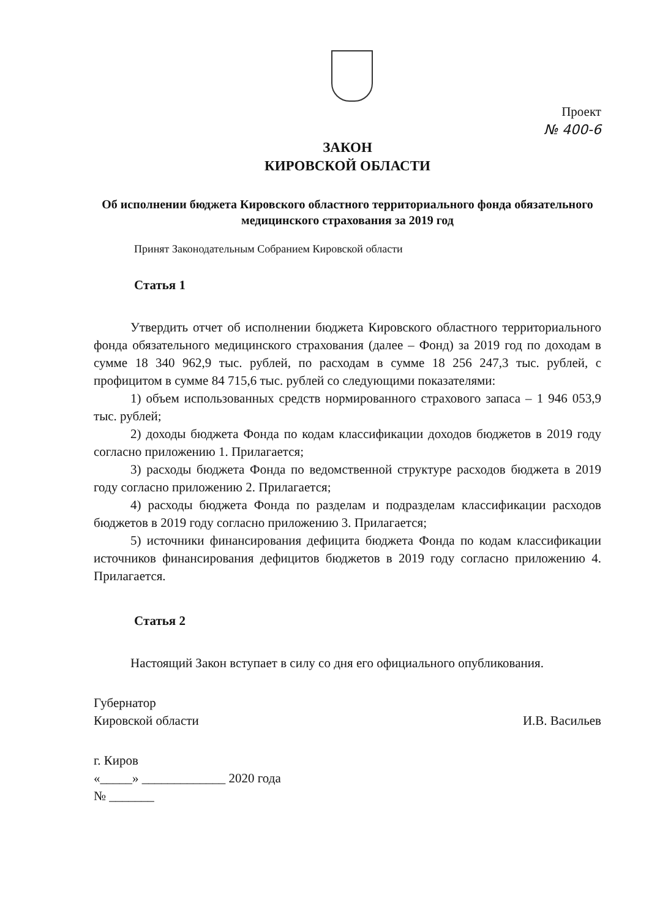Проект
№ 400-6
ЗАКОН
КИРОВСКОЙ ОБЛАСТИ
Об исполнении бюджета Кировского областного территориального фонда обязательного медицинского страхования за 2019 год
Принят Законодательным Собранием Кировской области
Статья 1
Утвердить отчет об исполнении бюджета Кировского областного территориального фонда обязательного медицинского страхования (далее – Фонд) за 2019 год по доходам в сумме 18 340 962,9 тыс. рублей, по расходам в сумме 18 256 247,3 тыс. рублей, с профицитом в сумме 84 715,6 тыс. рублей со следующими показателями:
1) объем использованных средств нормированного страхового запаса – 1 946 053,9 тыс. рублей;
2) доходы бюджета Фонда по кодам классификации доходов бюджетов в 2019 году согласно приложению 1. Прилагается;
3) расходы бюджета Фонда по ведомственной структуре расходов бюджета в 2019 году согласно приложению 2. Прилагается;
4) расходы бюджета Фонда по разделам и подразделам классификации расходов бюджетов в 2019 году согласно приложению 3. Прилагается;
5) источники финансирования дефицита бюджета Фонда по кодам классификации источников финансирования дефицитов бюджетов в 2019 году согласно приложению 4. Прилагается.
Статья 2
Настоящий Закон вступает в силу со дня его официального опубликования.
Губернатор
Кировской области
И.В. Васильев
г. Киров
«_____» _____________ 2020 года
№ _______